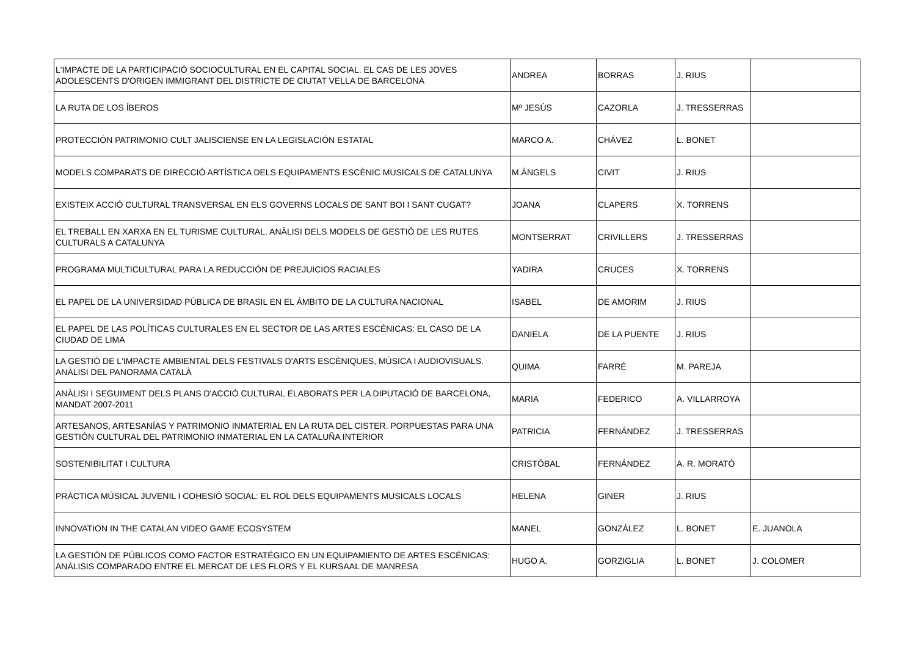| L'IMPACTE DE LA PARTICIPACIÓ SOCIOCULTURAL EN EL CAPITAL SOCIAL. EL CAS DE LES JOVES ADOLESCENTS D'ORIGEN IMMIGRANT DEL DISTRICTE DE CIUTAT VELLA DE BARCELONA | ANDREA | BORRAS | J. RIUS | |
| LA RUTA DE LOS ÍBEROS | Mª JESÚS | CAZORLA | J. TRESSERRAS | |
| PROTECCIÓN PATRIMONIO CULT JALISCIENSE EN LA LEGISLACIÓN ESTATAL | MARCO A. | CHÁVEZ | L. BONET | |
| MODELS COMPARATS DE DIRECCIÓ ARTÍSTICA DELS EQUIPAMENTS ESCÈNIC MUSICALS DE CATALUNYA | M.ÀNGELS | CIVIT | J. RIUS | |
| EXISTEIX ACCIÓ CULTURAL TRANSVERSAL EN ELS GOVERNS LOCALS DE SANT BOI I SANT CUGAT? | JOANA | CLAPERS | X. TORRENS | |
| EL TREBALL EN XARXA EN EL TURISME CULTURAL. ANÀLISI DELS MODELS DE GESTIÓ DE LES RUTES CULTURALS A CATALUNYA | MONTSERRAT | CRIVILLERS | J. TRESSERRAS | |
| PROGRAMA MULTICULTURAL PARA LA REDUCCIÓN DE PREJUICIOS RACIALES | YADIRA | CRUCES | X. TORRENS | |
| EL PAPEL DE LA UNIVERSIDAD PÚBLICA DE BRASIL EN EL ÁMBITO DE LA CULTURA NACIONAL | ISABEL | DE AMORIM | J. RIUS | |
| EL PAPEL DE LAS POLÍTICAS CULTURALES EN EL SECTOR DE LAS ARTES ESCÉNICAS: EL CASO DE LA CIUDAD DE LIMA | DANIELA | DE LA PUENTE | J. RIUS | |
| LA GESTIÓ DE L'IMPACTE AMBIENTAL DELS FESTIVALS D'ARTS ESCÈNIQUES, MÚSICA I AUDIOVISUALS. ANÀLISI DEL PANORAMA CATALÀ | QUIMA | FARRÉ | M. PAREJA | |
| ANÀLISI I SEGUIMENT DELS PLANS D'ACCIÓ CULTURAL ELABORATS PER LA DIPUTACIÓ DE BARCELONA, MANDAT 2007-2011 | MARIA | FEDERICO | A. VILLARROYA | |
| ARTESANOS, ARTESANÍAS Y PATRIMONIO INMATERIAL EN LA RUTA DEL CISTER. PORPUESTAS PARA UNA GESTIÓN CULTURAL DEL PATRIMONIO INMATERIAL EN LA CATALUÑA INTERIOR | PATRICIA | FERNÁNDEZ | J. TRESSERRAS | |
| SOSTENIBILITAT I CULTURA | CRISTÓBAL | FERNÁNDEZ | A. R. MORATÓ | |
| PRÀCTICA MÚSICAL JUVENIL I COHESIÓ SOCIAL: EL ROL DELS EQUIPAMENTS MUSICALS LOCALS | HELENA | GINER | J. RIUS | |
| INNOVATION IN THE CATALAN VIDEO GAME ECOSYSTEM | MANEL | GONZÁLEZ | L. BONET | E. JUANOLA |
| LA GESTIÓN DE PÚBLICOS COMO FACTOR ESTRATÉGICO EN UN EQUIPAMIENTO DE ARTES ESCÉNICAS: ANÁLISIS COMPARADO ENTRE EL MERCAT DE LES FLORS Y EL KURSAAL DE MANRESA | HUGO A. | GORZIGLIA | L. BONET | J. COLOMER |